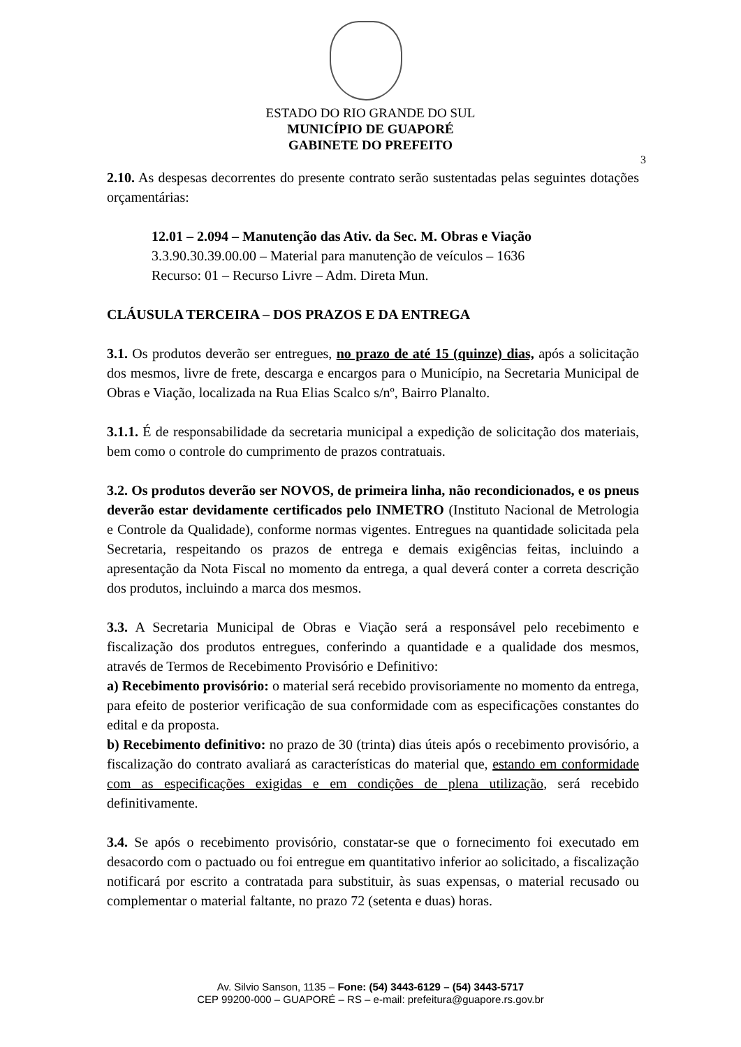ESTADO DO RIO GRANDE DO SUL
MUNICÍPIO DE GUAPORÉ
GABINETE DO PREFEITO
3
2.10. As despesas decorrentes do presente contrato serão sustentadas pelas seguintes dotações orçamentárias:
12.01 – 2.094 – Manutenção das Ativ. da Sec. M. Obras e Viação
3.3.90.30.39.00.00 – Material para manutenção de veículos – 1636
Recurso: 01 – Recurso Livre – Adm. Direta Mun.
CLÁUSULA TERCEIRA – DOS PRAZOS E DA ENTREGA
3.1. Os produtos deverão ser entregues, no prazo de até 15 (quinze) dias, após a solicitação dos mesmos, livre de frete, descarga e encargos para o Município, na Secretaria Municipal de Obras e Viação, localizada na Rua Elias Scalco s/nº, Bairro Planalto.
3.1.1. É de responsabilidade da secretaria municipal a expedição de solicitação dos materiais, bem como o controle do cumprimento de prazos contratuais.
3.2. Os produtos deverão ser NOVOS, de primeira linha, não recondicionados, e os pneus deverão estar devidamente certificados pelo INMETRO (Instituto Nacional de Metrologia e Controle da Qualidade), conforme normas vigentes. Entregues na quantidade solicitada pela Secretaria, respeitando os prazos de entrega e demais exigências feitas, incluindo a apresentação da Nota Fiscal no momento da entrega, a qual deverá conter a correta descrição dos produtos, incluindo a marca dos mesmos.
3.3. A Secretaria Municipal de Obras e Viação será a responsável pelo recebimento e fiscalização dos produtos entregues, conferindo a quantidade e a qualidade dos mesmos, através de Termos de Recebimento Provisório e Definitivo:
a) Recebimento provisório: o material será recebido provisoriamente no momento da entrega, para efeito de posterior verificação de sua conformidade com as especificações constantes do edital e da proposta.
b) Recebimento definitivo: no prazo de 30 (trinta) dias úteis após o recebimento provisório, a fiscalização do contrato avaliará as características do material que, estando em conformidade com as especificações exigidas e em condições de plena utilização, será recebido definitivamente.
3.4. Se após o recebimento provisório, constatar-se que o fornecimento foi executado em desacordo com o pactuado ou foi entregue em quantitativo inferior ao solicitado, a fiscalização notificará por escrito a contratada para substituir, às suas expensas, o material recusado ou complementar o material faltante, no prazo 72 (setenta e duas) horas.
Av. Silvio Sanson, 1135 – Fone: (54) 3443-6129 – (54) 3443-5717
CEP 99200-000 – GUAPORÉ – RS – e-mail: prefeitura@guapore.rs.gov.br